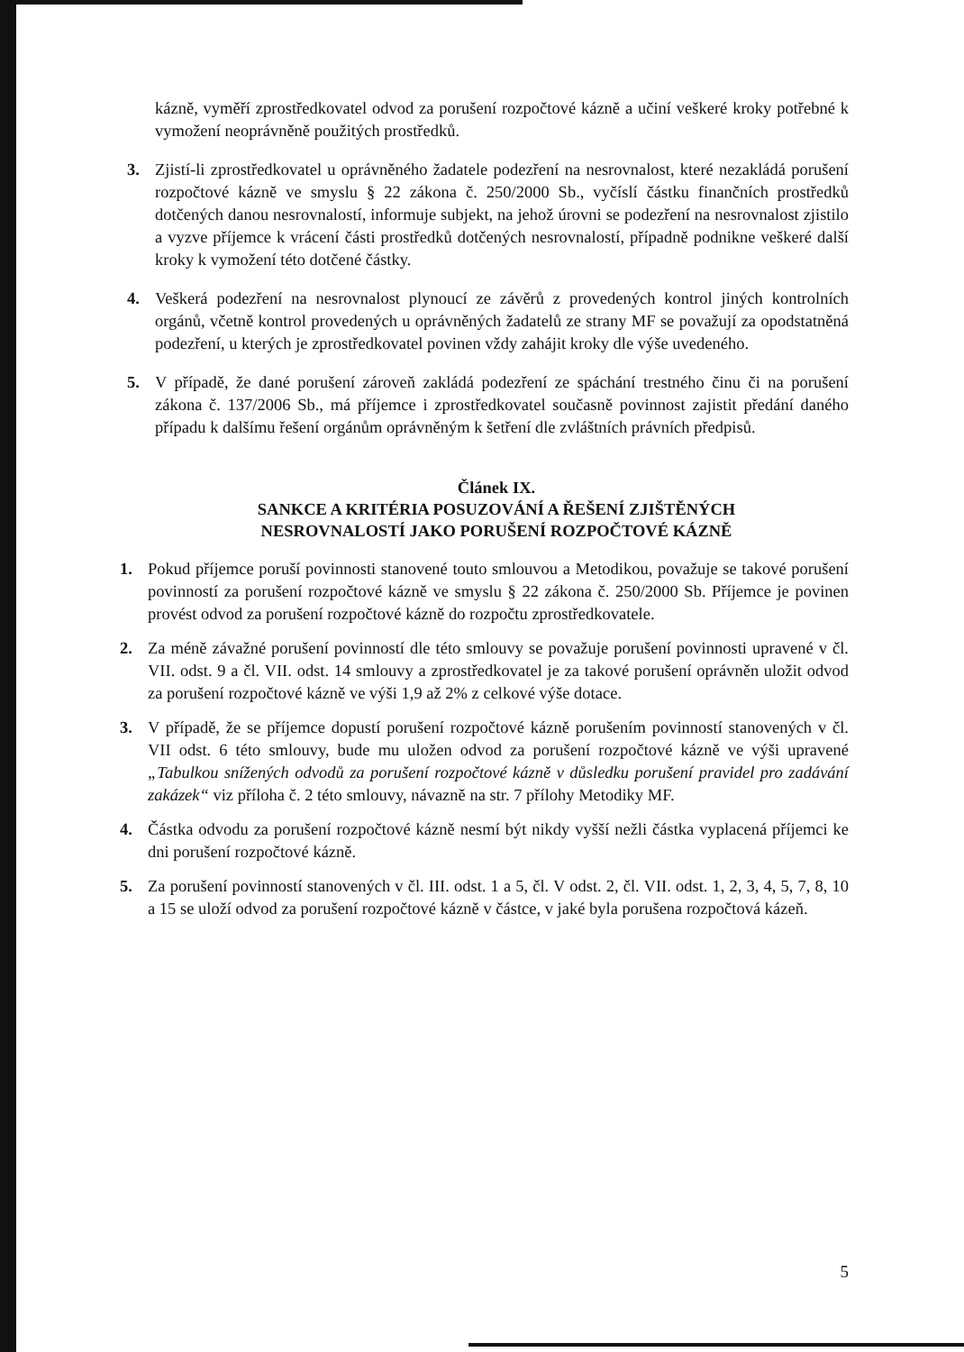kázně, vyměří zprostředkovatel odvod za porušení rozpočtové kázně a učiní veškeré kroky potřebné k vymožení neoprávněně použitých prostředků.
3. Zjistí-li zprostředkovatel u oprávněného žadatele podezření na nesrovnalost, které nezakládá porušení rozpočtové kázně ve smyslu § 22 zákona č. 250/2000 Sb., vyčíslí částku finančních prostředků dotčených danou nesrovnalostí, informuje subjekt, na jehož úrovni se podezření na nesrovnalost zjistilo a vyzve příjemce k vrácení části prostředků dotčených nesrovnalostí, případně podnikne veškeré další kroky k vymožení této dotčené částky.
4. Veškerá podezření na nesrovnalost plynoucí ze závěrů z provedených kontrol jiných kontrolních orgánů, včetně kontrol provedených u oprávněných žadatelů ze strany MF se považují za opodstatněná podezření, u kterých je zprostředkovatel povinen vždy zahájit kroky dle výše uvedeného.
5. V případě, že dané porušení zároveň zakládá podezření ze spáchání trestného činu či na porušení zákona č. 137/2006 Sb., má příjemce i zprostředkovatel současně povinnost zajistit předání daného případu k dalšímu řešení orgánům oprávněným k šetření dle zvláštních právních předpisů.
Článek IX.
SANKCE A KRITÉRIA POSUZOVÁNÍ A ŘEŠENÍ ZJIŠTĚNÝCH
NESROVNALOSTÍ JAKO PORUŠENÍ ROZPOČTOVÉ KÁZNĚ
1. Pokud příjemce poruší povinnosti stanovené touto smlouvou a Metodikou, považuje se takové porušení povinností za porušení rozpočtové kázně ve smyslu § 22 zákona č. 250/2000 Sb. Příjemce je povinen provést odvod za porušení rozpočtové kázně do rozpočtu zprostředkovatele.
2. Za méně závažné porušení povinností dle této smlouvy se považuje porušení povinnosti upravené v čl. VII. odst. 9 a čl. VII. odst. 14 smlouvy a zprostředkovatel je za takové porušení oprávněn uložit odvod za porušení rozpočtové kázně ve výši 1,9 až 2% z celkové výše dotace.
3. V případě, že se příjemce dopustí porušení rozpočtové kázně porušením povinností stanovených v čl. VII odst. 6 této smlouvy, bude mu uložen odvod za porušení rozpočtové kázně ve výši upravené „Tabulkou snížených odvodů za porušení rozpočtové kázně v důsledku porušení pravidel pro zadávání zakázek“ viz příloha č. 2 této smlouvy, návazně na str. 7 přílohy Metodiky MF.
4. Částka odvodu za porušení rozpočtové kázně nesmí být nikdy vyšší nežli částka vyplacená příjemci ke dni porušení rozpočtové kázně.
5. Za porušení povinností stanovených v čl. III. odst. 1 a 5, čl. V odst. 2, čl. VII. odst. 1, 2, 3, 4, 5, 7, 8, 10 a 15 se uloží odvod za porušení rozpočtové kázně v částce, v jaké byla porušena rozpočtová kázeň.
5